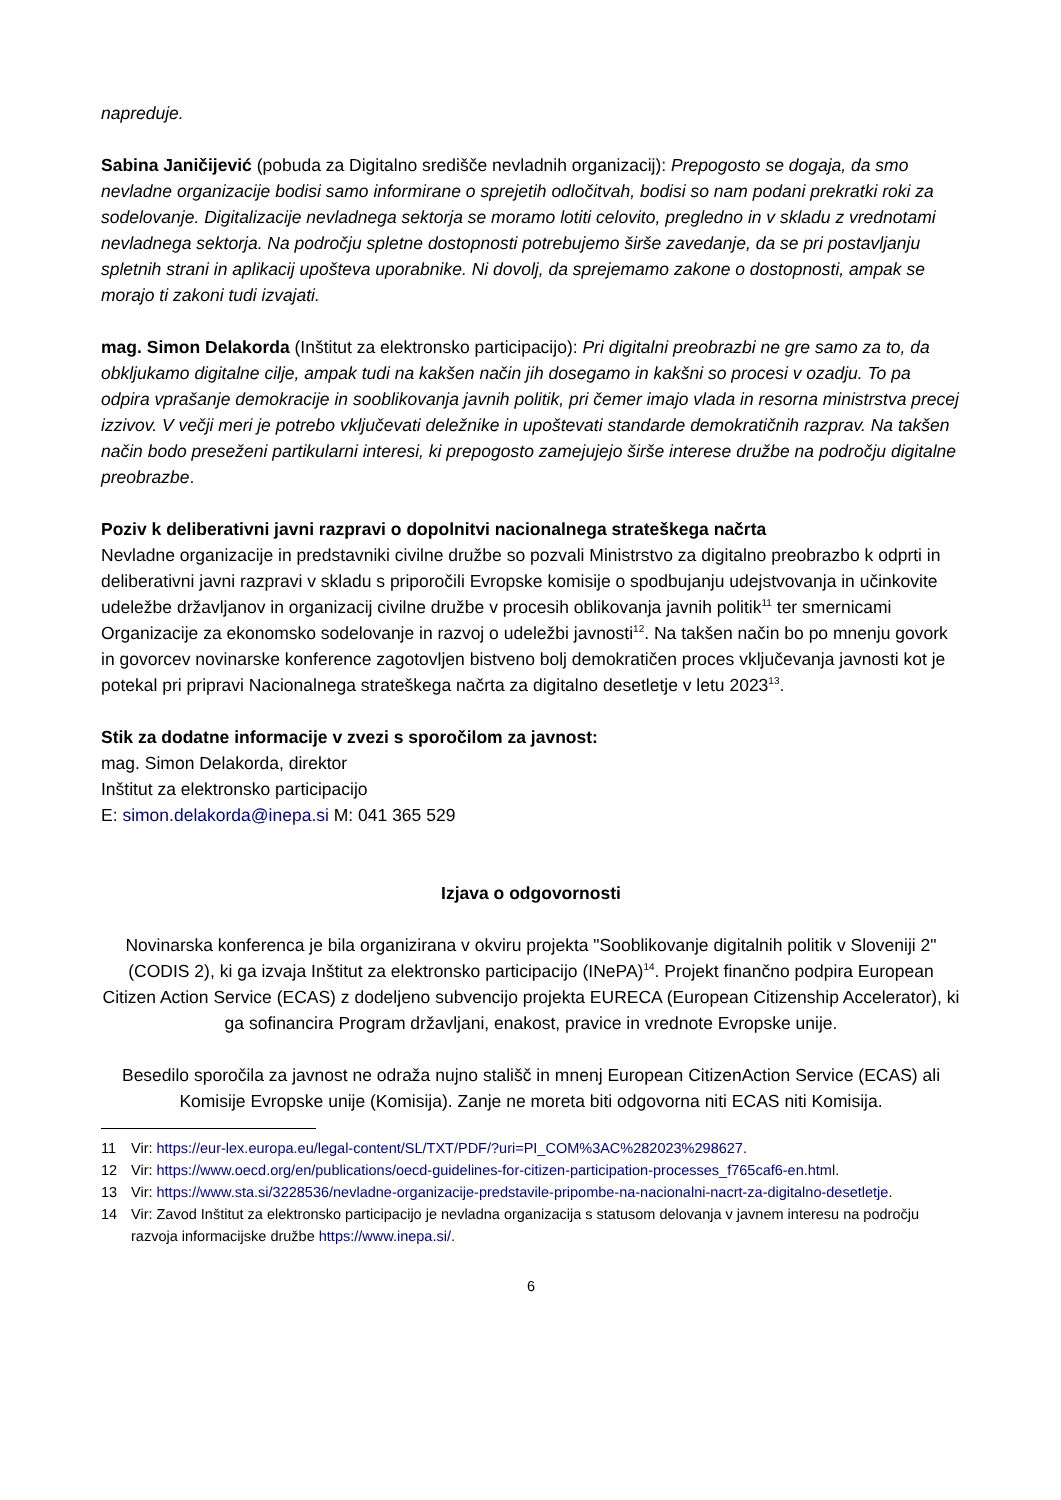napreduje.
Sabina Janičijević (pobuda za Digitalno središče nevladnih organizacij): Prepogosto se dogaja, da smo nevladne organizacije bodisi samo informirane o sprejetih odločitvah, bodisi so nam podani prekratki roki za sodelovanje. Digitalizacije nevladnega sektorja se moramo lotiti celovito, pregledno in v skladu z vrednotami nevladnega sektorja. Na področju spletne dostopnosti potrebujemo širše zavedanje, da se pri postavljanju spletnih strani in aplikacij upošteva uporabnike. Ni dovolj, da sprejemamo zakone o dostopnosti, ampak se morajo ti zakoni tudi izvajati.
mag. Simon Delakorda (Inštitut za elektronsko participacijo): Pri digitalni preobrazbi ne gre samo za to, da obkljukamo digitalne cilje, ampak tudi na kakšen način jih dosegamo in kakšni so procesi v ozadju. To pa odpira vprašanje demokracije in sooblikovanja javnih politik, pri čemer imajo vlada in resorna ministrstva precej izzivov. V večji meri je potrebo vključevati deležnike in upoštevati standarde demokratičnih razprav. Na takšen način bodo preseženi partikularni interesi, ki prepogosto zamejujejo širše interese družbe na področju digitalne preobrazbe.
Poziv k deliberativni javni razpravi o dopolnitvi nacionalnega strateškega načrta
Nevladne organizacije in predstavniki civilne družbe so pozvali Ministrstvo za digitalno preobrazbo k odprti in deliberativni javni razpravi v skladu s priporočili Evropske komisije o spodbujanju udejstvovanja in učinkovite udeležbe državljanov in organizacij civilne družbe v procesih oblikovanja javnih politik<sup>11</sup> ter smernicami Organizacije za ekonomsko sodelovanje in razvoj o udeležbi javnosti<sup>12</sup>. Na takšen način bo po mnenju govork in govorcev novinarske konference zagotovljen bistveno bolj demokratičen proces vključevanja javnosti kot je potekal pri pripravi Nacionalnega strateškega načrta za digitalno desetletje v letu 2023<sup>13</sup>.
Stik za dodatne informacije v zvezi s sporočilom za javnost:
mag. Simon Delakorda, direktor
Inštitut za elektronsko participacijo
E: simon.delakorda@inepa.si M: 041 365 529
Izjava o odgovornosti
Novinarska konferenca je bila organizirana v okviru projekta "Sooblikovanje digitalnih politik v Sloveniji 2" (CODIS 2), ki ga izvaja Inštitut za elektronsko participacijo (INePA)<sup>14</sup>. Projekt finančno podpira European Citizen Action Service (ECAS) z dodeljeno subvencijo projekta EURECA (European Citizenship Accelerator), ki ga sofinancira Program državljani, enakost, pravice in vrednote Evropske unije.
Besedilo sporočila za javnost ne odraža nujno stališč in mnenj European CitizenAction Service (ECAS) ali Komisije Evropske unije (Komisija). Zanje ne moreta biti odgovorna niti ECAS niti Komisija.
11 Vir: https://eur-lex.europa.eu/legal-content/SL/TXT/PDF/?uri=PI_COM%3AC%282023%298627.
12 Vir: https://www.oecd.org/en/publications/oecd-guidelines-for-citizen-participation-processes_f765caf6-en.html.
13 Vir: https://www.sta.si/3228536/nevladne-organizacije-predstavile-pripombe-na-nacionalni-nacrt-za-digitalno-desetletje.
14 Vir: Zavod Inštitut za elektronsko participacijo je nevladna organizacija s statusom delovanja v javnem interesu na področju razvoja informacijske družbe https://www.inepa.si/.
6